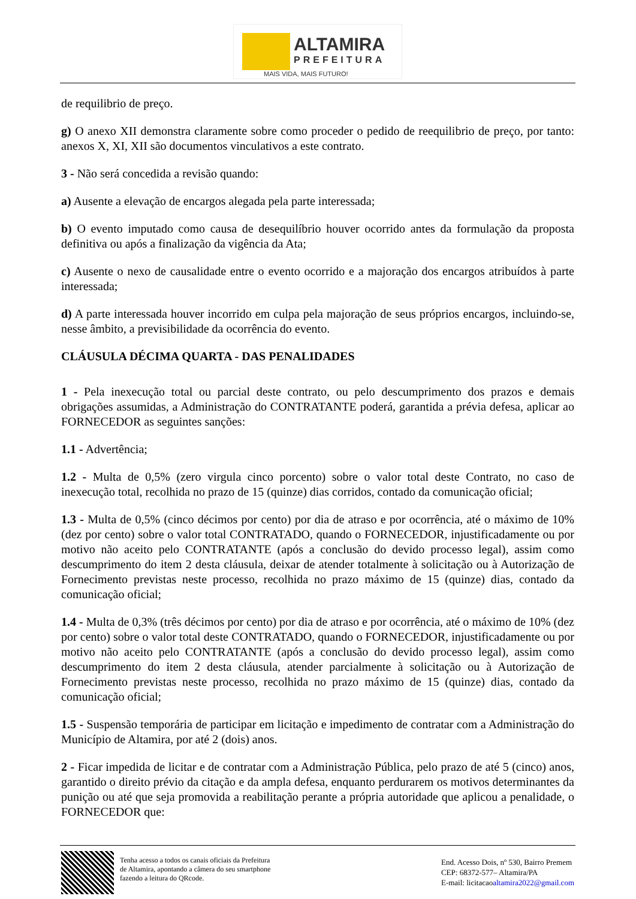ALTAMIRA
PREFEITURA
MAIS VIDA, MAIS FUTURO!
de requilibrio de preço.
g) O anexo XII demonstra claramente sobre como proceder o pedido de reequilibrio de preço, por tanto: anexos X, XI, XII são documentos vinculativos a este contrato.
3 - Não será concedida a revisão quando:
a) Ausente a elevação de encargos alegada pela parte interessada;
b) O evento imputado como causa de desequilíbrio houver ocorrido antes da formulação da proposta definitiva ou após a finalização da vigência da Ata;
c) Ausente o nexo de causalidade entre o evento ocorrido e a majoração dos encargos atribuídos à parte interessada;
d) A parte interessada houver incorrido em culpa pela majoração de seus próprios encargos, incluindo-se, nesse âmbito, a previsibilidade da ocorrência do evento.
CLÁUSULA DÉCIMA QUARTA - DAS PENALIDADES
1 - Pela inexecução total ou parcial deste contrato, ou pelo descumprimento dos prazos e demais obrigações assumidas, a Administração do CONTRATANTE poderá, garantida a prévia defesa, aplicar ao FORNECEDOR as seguintes sanções:
1.1 - Advertência;
1.2 - Multa de 0,5% (zero virgula cinco porcento) sobre o valor total deste Contrato, no caso de inexecução total, recolhida no prazo de 15 (quinze) dias corridos, contado da comunicação oficial;
1.3 - Multa de 0,5% (cinco décimos por cento) por dia de atraso e por ocorrência, até o máximo de 10% (dez por cento) sobre o valor total CONTRATADO, quando o FORNECEDOR, injustificadamente ou por motivo não aceito pelo CONTRATANTE (após a conclusão do devido processo legal), assim como descumprimento do item 2 desta cláusula, deixar de atender totalmente à solicitação ou à Autorização de Fornecimento previstas neste processo, recolhida no prazo máximo de 15 (quinze) dias, contado da comunicação oficial;
1.4 - Multa de 0,3% (três décimos por cento) por dia de atraso e por ocorrência, até o máximo de 10% (dez por cento) sobre o valor total deste CONTRATADO, quando o FORNECEDOR, injustificadamente ou por motivo não aceito pelo CONTRATANTE (após a conclusão do devido processo legal), assim como descumprimento do item 2 desta cláusula, atender parcialmente à solicitação ou à Autorização de Fornecimento previstas neste processo, recolhida no prazo máximo de 15 (quinze) dias, contado da comunicação oficial;
1.5 - Suspensão temporária de participar em licitação e impedimento de contratar com a Administração do Município de Altamira, por até 2 (dois) anos.
2 - Ficar impedida de licitar e de contratar com a Administração Pública, pelo prazo de até 5 (cinco) anos, garantido o direito prévio da citação e da ampla defesa, enquanto perdurarem os motivos determinantes da punição ou até que seja promovida a reabilitação perante a própria autoridade que aplicou a penalidade, o FORNECEDOR que:
Tenha acesso a todos os canais oficiais da Prefeitura
de Altamira, apontando a câmera do seu smartphone
fazendo a leitura do QRcode.
End. Acesso Dois, nº 530, Bairro Premem
CEP: 68372-577– Altamira/PA
E-mail: licitacaoaltamira2022@gmail.com